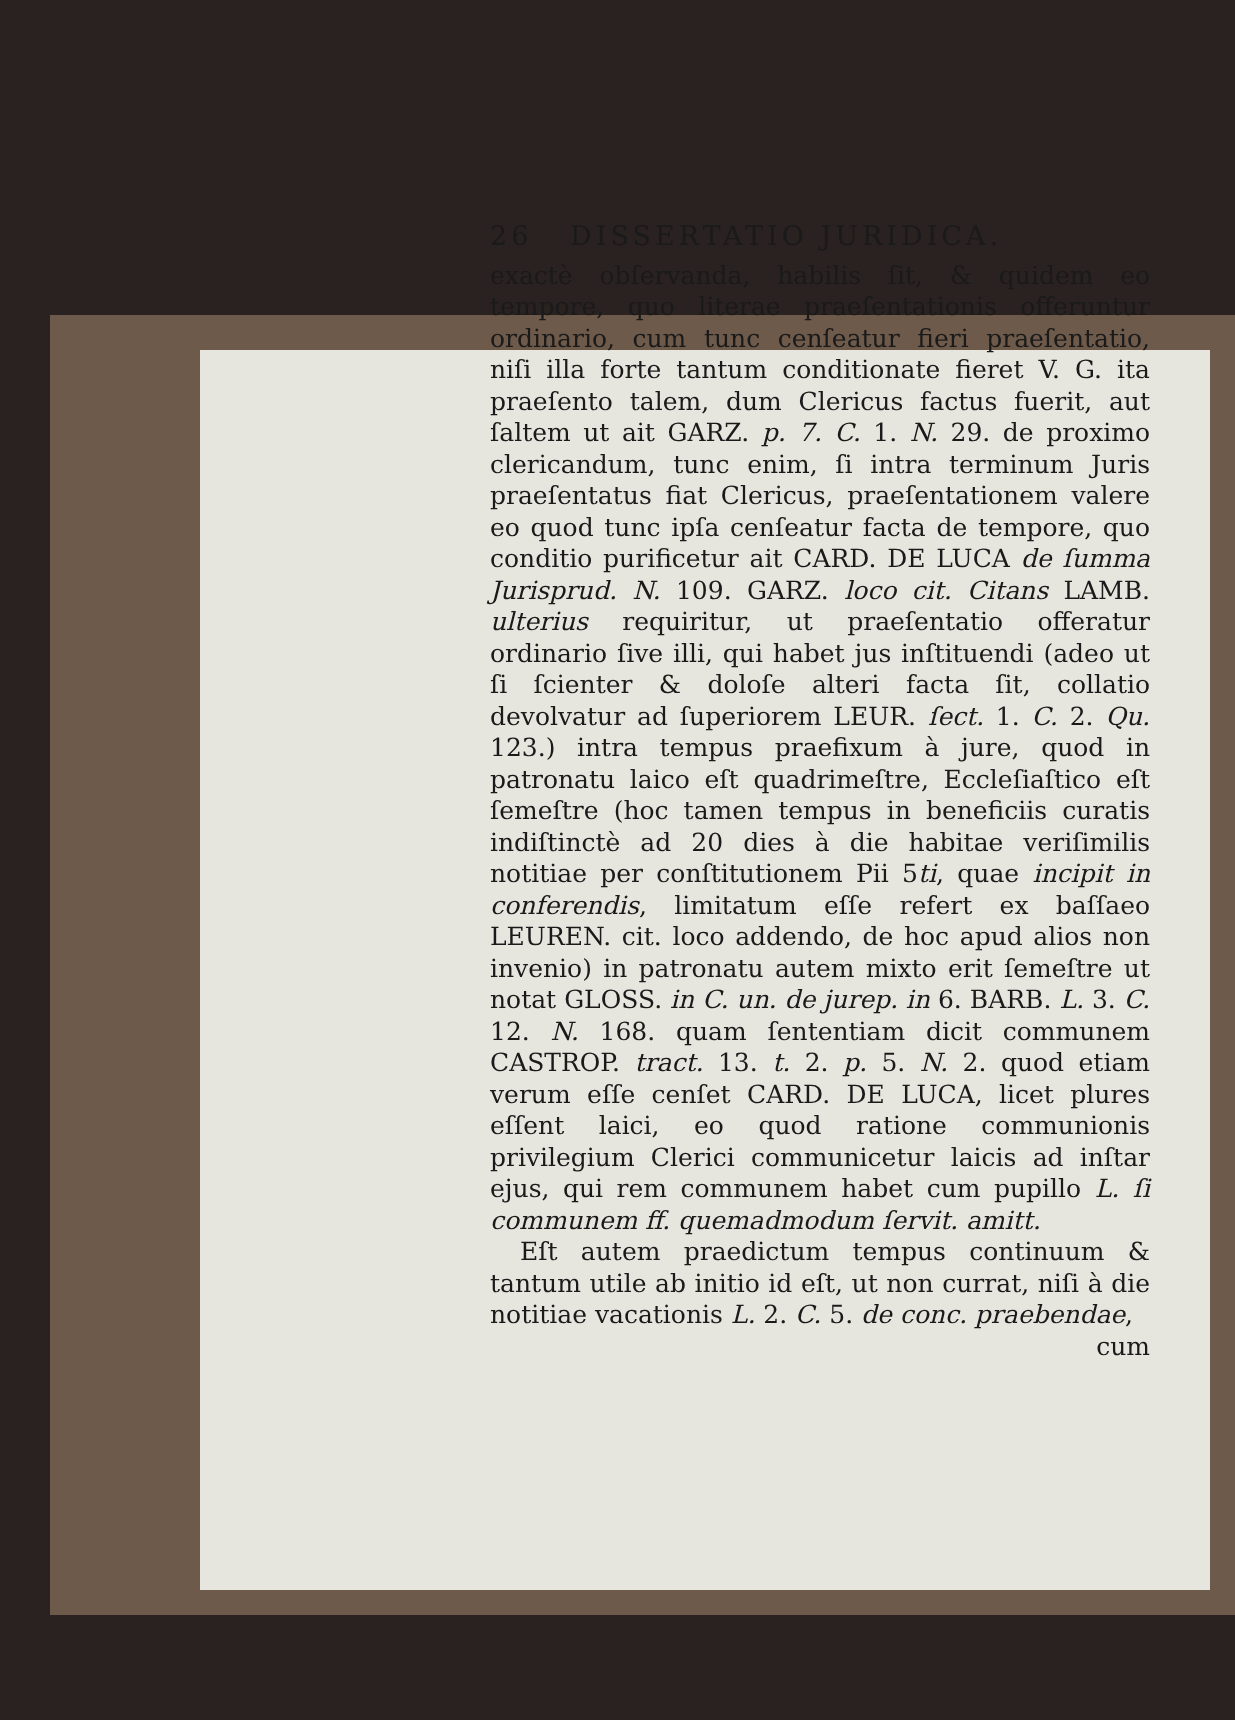26 DISSERTATIO JURIDICA.
exactè obſervanda, habilis ſit, & quidem eo tempore, quo literae praeſentationis offeruntur ordinario, cum tunc cenſeatur fieri praeſentatio, niſi illa forte tantum conditionate fieret V. G. ita praeſento talem, dum Clericus factus fuerit, aut ſaltem ut ait GARZ. p. 7. C. 1. N. 29. de proximo clericandum, tunc enim, ſi intra terminum Juris praeſentatus fiat Clericus, praeſentationem valere eo quod tunc ipſa cenſeatur facta de tempore, quo conditio purificetur ait CARD. DE LUCA de ſumma Jurisprud. N. 109. GARZ. loco cit. Citans LAMB. ulterius requiritur, ut praeſentatio offeratur ordinario ſive illi, qui habet jus inſtituendi (adeo ut ſi ſcienter & doloſe alteri facta ſit, collatio devolvatur ad ſuperiorem LEUR. ſect. 1. C. 2. Qu. 123.) intra tempus praefixum à jure, quod in patronatu laico eſt quadrimeſtre, Eccleſiaſtico eſt ſemeſtre (hoc tamen tempus in beneficiis curatis indiſtinctè ad 20 dies à die habitae veriſimilis notitiae per conſtitutionem Pii 5ti, quae incipit in conferendis, limitatum eſſe refert ex baſſaeo LEUREN. cit. loco addendo, de hoc apud alios non invenio) in patronatu autem mixto erit ſemeſtre ut notat GLOSS. in C. un. de jurep. in 6. BARB. L. 3. C. 12. N. 168. quam ſententiam dicit communem CASTROP. tract. 13. t. 2. p. 5. N. 2. quod etiam verum eſſe cenſet CARD. DE LUCA, licet plures eſſent laici, eo quod ratione communionis privilegium Clerici communicetur laicis ad inſtar ejus, qui rem communem habet cum pupillo L. ſi communem ff. quemadmodum ſervit. amitt.
Eſt autem praedictum tempus continuum & tantum utile ab initio id eſt, ut non currat, niſi à die notitiae vacationis L. 2. C. 5. de conc. praebendae,
cum